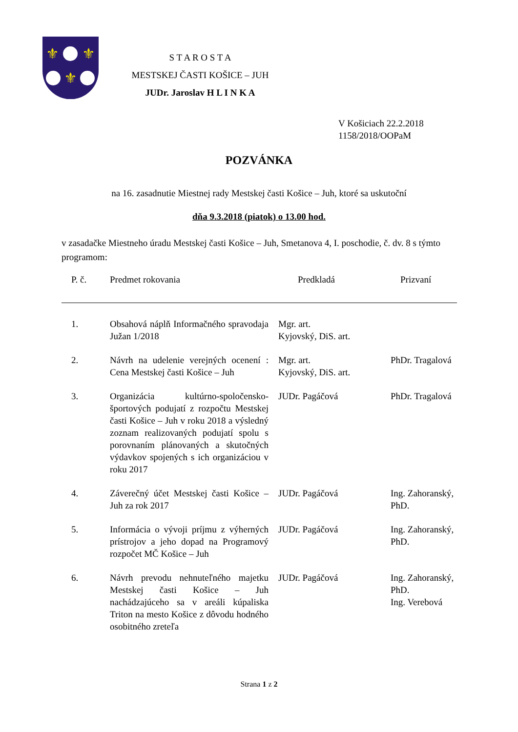⚜
⚜
⚜
S T A R O S T A
MESTSKEJ ČASTI KOŠICE – JUH
JUDr. Jaroslav H L I N K A
V Košiciach 22.2.2018
1158/2018/OOPaM
POZVÁNKA
na 16. zasadnutie Miestnej rady Mestskej časti Košice – Juh, ktoré sa uskutoční
dňa 9.3.2018 (piatok) o 13.00 hod.
v zasadačke Miestneho úradu Mestskej časti Košice – Juh, Smetanova 4, I. poschodie, č. dv. 8 s týmto programom:
| P. č. | Predmet rokovania | Predkladá | Prizvaní |
| --- | --- | --- | --- |
| 1. | Obsahová náplň Informačného spravodaja Južan 1/2018 | Mgr. art. Kyjovský, DiS. art. | |
| 2. | Návrh na udelenie verejných ocenení : Cena Mestskej časti Košice – Juh | Mgr. art. Kyjovský, DiS. art. | PhDr. Tragalová |
| 3. | Organizácia kultúrno-spoločensko-športových podujatí z rozpočtu Mestskej časti Košice – Juh v roku 2018 a výsledný zoznam realizovaných podujatí spolu s porovnaním plánovaných a skutočných výdavkov spojených s ich organizáciou v roku 2017 | JUDr. Pagáčová | PhDr. Tragalová |
| 4. | Záverečný účet Mestskej časti Košice – Juh za rok 2017 | JUDr. Pagáčová | Ing. Zahoranský, PhD. |
| 5. | Informácia o vývoji príjmu z výherných prístrojov a jeho dopad na Programový rozpočet MČ Košice – Juh | JUDr. Pagáčová | Ing. Zahoranský, PhD. |
| 6. | Návrh prevodu nehnuteľného majetku Mestskej časti Košice – Juh nachádzajúceho sa v areáli kúpaliska Triton na mesto Košice z dôvodu hodného osobitného zreteľa | JUDr. Pagáčová | Ing. Zahoranský, PhD. Ing. Verebová |
Strana 1 z 2